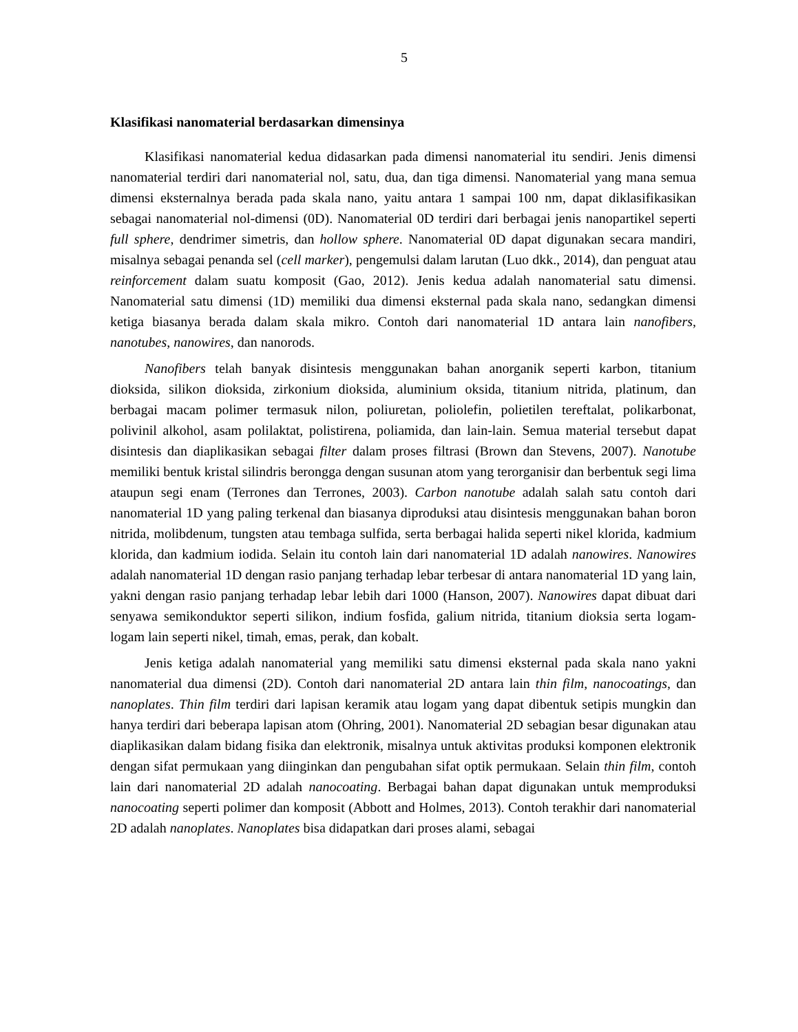5
Klasifikasi nanomaterial berdasarkan dimensinya
Klasifikasi nanomaterial kedua didasarkan pada dimensi nanomaterial itu sendiri. Jenis dimensi nanomaterial terdiri dari nanomaterial nol, satu, dua, dan tiga dimensi. Nanomaterial yang mana semua dimensi eksternalnya berada pada skala nano, yaitu antara 1 sampai 100 nm, dapat diklasifikasikan sebagai nanomaterial nol-dimensi (0D). Nanomaterial 0D terdiri dari berbagai jenis nanopartikel seperti full sphere, dendrimer simetris, dan hollow sphere. Nanomaterial 0D dapat digunakan secara mandiri, misalnya sebagai penanda sel (cell marker), pengemulsi dalam larutan (Luo dkk., 2014), dan penguat atau reinforcement dalam suatu komposit (Gao, 2012). Jenis kedua adalah nanomaterial satu dimensi. Nanomaterial satu dimensi (1D) memiliki dua dimensi eksternal pada skala nano, sedangkan dimensi ketiga biasanya berada dalam skala mikro. Contoh dari nanomaterial 1D antara lain nanofibers, nanotubes, nanowires, dan nanorods.
Nanofibers telah banyak disintesis menggunakan bahan anorganik seperti karbon, titanium dioksida, silikon dioksida, zirkonium dioksida, aluminium oksida, titanium nitrida, platinum, dan berbagai macam polimer termasuk nilon, poliuretan, poliolefin, polietilen tereftalat, polikarbonat, polivinil alkohol, asam polilaktat, polistirena, poliamida, dan lain-lain. Semua material tersebut dapat disintesis dan diaplikasikan sebagai filter dalam proses filtrasi (Brown dan Stevens, 2007). Nanotube memiliki bentuk kristal silindris berongga dengan susunan atom yang terorganisir dan berbentuk segi lima ataupun segi enam (Terrones dan Terrones, 2003). Carbon nanotube adalah salah satu contoh dari nanomaterial 1D yang paling terkenal dan biasanya diproduksi atau disintesis menggunakan bahan boron nitrida, molibdenum, tungsten atau tembaga sulfida, serta berbagai halida seperti nikel klorida, kadmium klorida, dan kadmium iodida. Selain itu contoh lain dari nanomaterial 1D adalah nanowires. Nanowires adalah nanomaterial 1D dengan rasio panjang terhadap lebar terbesar di antara nanomaterial 1D yang lain, yakni dengan rasio panjang terhadap lebar lebih dari 1000 (Hanson, 2007). Nanowires dapat dibuat dari senyawa semikonduktor seperti silikon, indium fosfida, galium nitrida, titanium dioksia serta logam-logam lain seperti nikel, timah, emas, perak, dan kobalt.
Jenis ketiga adalah nanomaterial yang memiliki satu dimensi eksternal pada skala nano yakni nanomaterial dua dimensi (2D). Contoh dari nanomaterial 2D antara lain thin film, nanocoatings, dan nanoplates. Thin film terdiri dari lapisan keramik atau logam yang dapat dibentuk setipis mungkin dan hanya terdiri dari beberapa lapisan atom (Ohring, 2001). Nanomaterial 2D sebagian besar digunakan atau diaplikasikan dalam bidang fisika dan elektronik, misalnya untuk aktivitas produksi komponen elektronik dengan sifat permukaan yang diinginkan dan pengubahan sifat optik permukaan. Selain thin film, contoh lain dari nanomaterial 2D adalah nanocoating. Berbagai bahan dapat digunakan untuk memproduksi nanocoating seperti polimer dan komposit (Abbott and Holmes, 2013). Contoh terakhir dari nanomaterial 2D adalah nanoplates. Nanoplates bisa didapatkan dari proses alami, sebagai